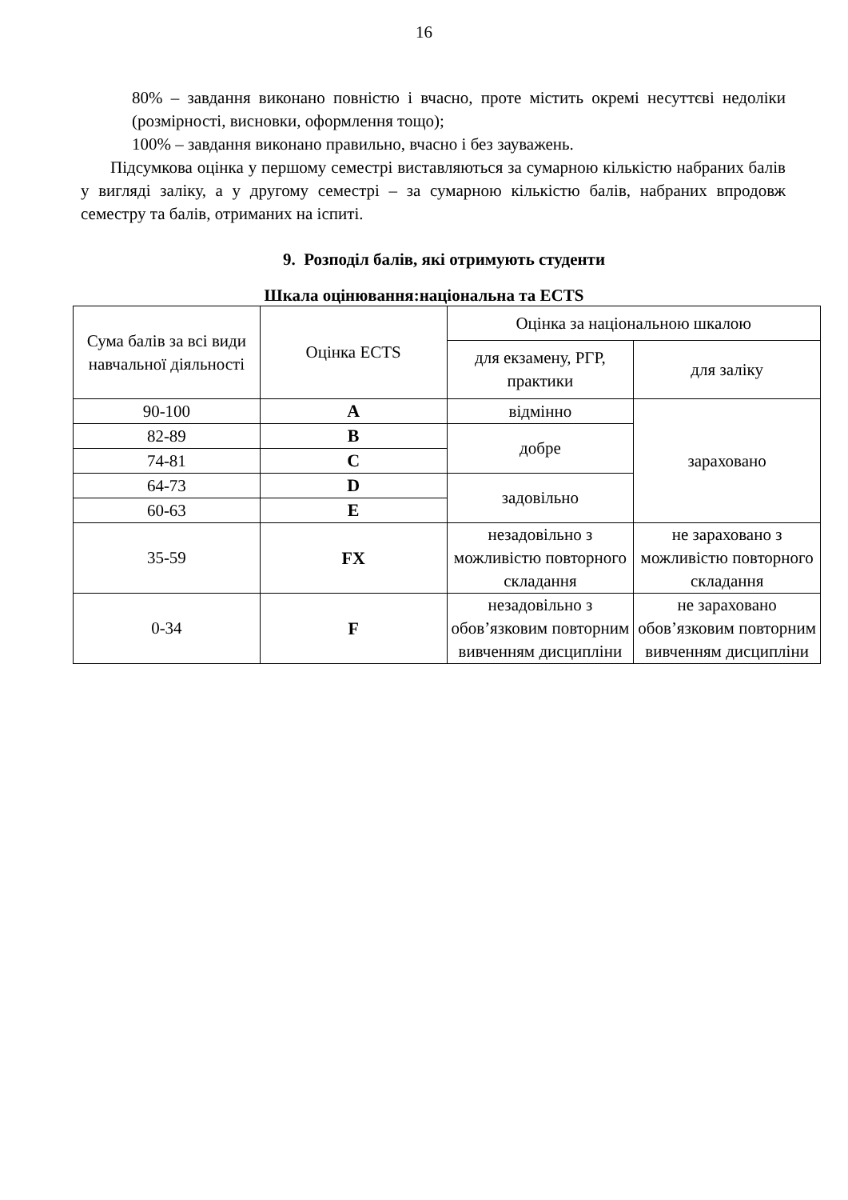16
80% – завдання виконано повністю і вчасно, проте містить окремі несуттєві недоліки (розмірності, висновки, оформлення тощо);
100% – завдання виконано правильно, вчасно і без зауважень.
Підсумкова оцінка у першому семестрі виставляються за сумарною кількістю набраних балів у вигляді заліку, а у другому семестрі – за сумарною кількістю балів, набраних впродовж семестру та балів, отриманих на іспиті.
9. Розподіл балів, які отримують студенти
Шкала оцінювання:національна та ECTS
| Сума балів за всі види навчальної діяльності | Оцінка ECTS | Оцінка за національною шкалою | |
| | | для екзамену, РГР, практики | для заліку |
| 90-100 | A | відмінно | зараховано |
| 82-89 | B | добре | |
| 74-81 | C | | |
| 64-73 | D | задовільно | |
| 60-63 | E | | |
| 35-59 | FX | незадовільно з можливістю повторного складання | не зараховано з можливістю повторного складання |
| 0-34 | F | незадовільно з обов’язковим повторним вивченням дисципліни | не зараховано обов’язковим повторним вивченням дисципліни |